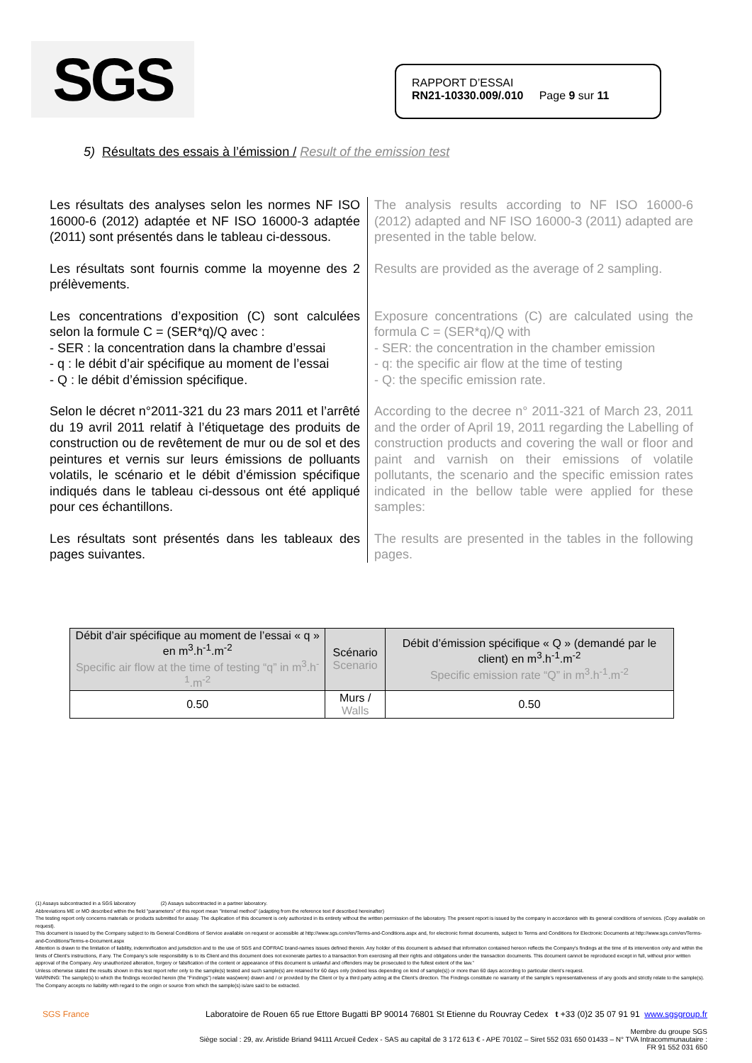SGS
RAPPORT D’ESSAI
RN21-10330.009/.010 Page 9 sur 11
5) Résultats des essais à l’émission / Result of the emission test
Les résultats des analyses selon les normes NF ISO 16000-6 (2012) adaptée et NF ISO 16000-3 adaptée (2011) sont présentés dans le tableau ci-dessous.
The analysis results according to NF ISO 16000-6 (2012) adapted and NF ISO 16000-3 (2011) adapted are presented in the table below.
Les résultats sont fournis comme la moyenne des 2 prélèvements.
Results are provided as the average of 2 sampling.
Les concentrations d’exposition (C) sont calculées selon la formule C = (SER*q)/Q avec :
- SER : la concentration dans la chambre d’essai
- q : le débit d’air spécifique au moment de l’essai
- Q : le débit d’émission spécifique.
Exposure concentrations (C) are calculated using the formula C = (SER*q)/Q with
- SER: the concentration in the chamber emission
- q: the specific air flow at the time of testing
- Q: the specific emission rate.
Selon le décret n°2011-321 du 23 mars 2011 et l’arrêté du 19 avril 2011 relatif à l’étiquetage des produits de construction ou de revêtement de mur ou de sol et des peintures et vernis sur leurs émissions de polluants volatils, le scénario et le débit d’émission spécifique indiqués dans le tableau ci-dessous ont été appliqué pour ces échantillons.
According to the decree n° 2011-321 of March 23, 2011 and the order of April 19, 2011 regarding the Labelling of construction products and covering the wall or floor and paint and varnish on their emissions of volatile pollutants, the scenario and the specific emission rates indicated in the bellow table were applied for these samples:
Les résultats sont présentés dans les tableaux des pages suivantes.
The results are presented in the tables in the following pages.
| Débit d’air spécifique au moment de l’essai « q » en m<sup>3</sup>.h<sup>-1</sup>.m<sup>-2</sup> Specific air flow at the time of testing “q” in m<sup>3</sup>.h<sup>-1</sup>.m<sup>-2</sup> | Scénario Scenario | Débit d’émission spécifique « Q » (demandé par le client) en m<sup>3</sup>.h<sup>-1</sup>.m<sup>-2</sup> Specific emission rate “Q” in m<sup>3</sup>.h<sup>-1</sup>.m<sup>-2</sup> |
| --- | --- | --- |
| 0.50 | Murs / Walls | 0.50 |
(1) Assays subcontracted in a SGS laboratory (2) Assays subcontracted in a partner laboratory.
Abbreviations ME or MO described within the field "parameters" of this report mean "Internal method" (adapting from the reference text if described hereinafter)
The testing report only concerns materials or products submitted for assay. The duplication of this document is only authorized in its entirety without the written permission of the laboratory. The present report is issued by the company in accordance with its general conditions of services. (Copy available on request).
This document is issued by the Company subject to its General Conditions of Service available on request or accessible at http://www.sgs.com/en/Terms-and-Conditions.aspx and, for electronic format documents, subject to Terms and Conditions for Electronic Documents at http://www.sgs.com/en/Terms-and-Conditions/Terms-e-Document.aspx
Attention is drawn to the limitation of liability, indemnification and jurisdiction and to the use of SGS and COFRAC brand-names issues defined therein. Any holder of this document is advised that information contained hereon reflects the Company's findings at the time of its intervention only and within the limits of Client's instructions, if any. The Company's sole responsibility is to its Client and this document does not exonerate parties to a transaction from exercising all their rights and obligations under the transaction documents. This document cannot be reproduced except in full, without prior written approval of the Company. Any unauthorized alteration, forgery or falsification of the content or appearance of this document is unlawful and offenders may be prosecuted to the fullest extent of the law.”
Unless otherwise stated the results shown in this test report refer only to the sample(s) tested and such sample(s) are retained for 60 days only (indeed less depending on kind of sample(s)) or more than 60 days according to particular client’s request.
WARNING: The sample(s) to which the findings recorded herein (the "Findings") relate was(were) drawn and / or provided by the Client or by a third party acting at the Client’s direction. The Findings constitute no warranty of the sample’s representativeness of any goods and strictly relate to the sample(s). The Company accepts no liability with regard to the origin or source from which the sample(s) is/are said to be extracted.
SGS France Laboratoire de Rouen 65 rue Ettore Bugatti BP 90014 76801 St Etienne du Rouvray Cedex t +33 (0)2 35 07 91 91 www.sgsgroup.fr
Membre du groupe SGS
Siège social : 29, av. Aristide Briand 94111 Arcueil Cedex - SAS au capital de 3 172 613 € - APE 7010Z – Siret 552 031 650 01433 – N° TVA Intracommunautaire :
FR 91 552 031 650